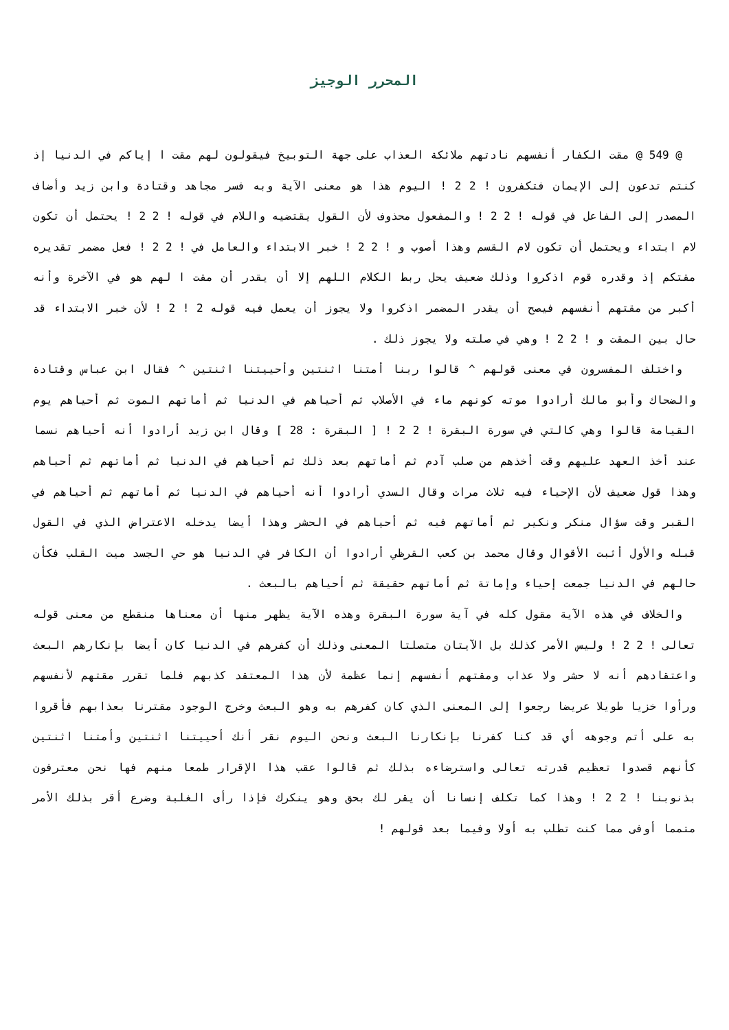المحرر الوجيز
@ 549 @ مقت الكفار أنفسهم نادتهم ملائكة العذاب على جهة التوبيخ فيقولون لهم مقت ا إياكم في الدنيا إذ كنتم تدعون إلى الإيمان فتكفرون ! 2 2 ! اليوم هذا هو معنى الآية وبه فسر مجاهد وقتادة وابن زيد وأضاف المصدر إلى الفاعل في قوله ! 2 2 ! والمفعول محذوف لأن القول يقتضيه واللام في قوله ! 2 2 ! يحتمل أن تكون لام ابتداء ويحتمل أن تكون لام القسم وهذا أصوب و ! 2 2 ! خبر الابتداء والعامل في ! 2 2 ! فعل مضمر تقديره مقتكم إذ وقدره قوم اذكروا وذلك ضعيف يحل ربط الكلام اللهم إلا أن يقدر أن مقت ا لهم هو في الآخرة وأنه أكبر من مقتهم أنفسهم فيصح أن يقدر المضمر اذكروا ولا يجوز أن يعمل فيه قوله 2 ! 2 ! لأن خبر الابتداء قد حال بين المقت و ! 2 2 ! وهي في صلته ولا يجوز ذلك .
واختلف المفسرون في معنى قولهم ^ قالوا ربنا أمتنا اثنتين وأحييتنا اثنتين ^ فقال ابن عباس وقتادة والضحاك وأبو مالك أرادوا موته كونهم ماء في الأصلاب ثم أحياهم في الدنيا ثم أماتهم الموت ثم أحياهم يوم القيامة قالوا وهي كالتي في سورة البقرة ! 2 2 ! [ البقرة : 28 ] وقال ابن زيد أرادوا أنه أحياهم نسما عند أخذ العهد عليهم وقت أخذهم من صلب آدم ثم أماتهم بعد ذلك ثم أحياهم في الدنيا ثم أماتهم ثم أحياهم وهذا قول ضعيف لأن الإحياء فيه ثلاث مرات وقال السدي أرادوا أنه أحياهم في الدنيا ثم أماتهم ثم أحياهم في القبر وقت سؤال منكر ونكير ثم أماتهم فيه ثم أحياهم في الحشر وهذا أيضا يدخله الاعتراض الذي في القول قبله والأول أثبت الأقوال وقال محمد بن كعب القرظي أرادوا أن الكافر في الدنيا هو حي الجسد ميت القلب فكأن حالهم في الدنيا جمعت إحياء وإماتة ثم أماتهم حقيقة ثم أحياهم بالبعث .
والخلاف في هذه الآية مقول كله في آية سورة البقرة وهذه الآية يظهر منها أن معناها منقطع من معنى قوله تعالى ! 2 2 ! وليس الأمر كذلك بل الآيتان متصلتا المعنى وذلك أن كفرهم في الدنيا كان أيضا بإنكارهم البعث واعتقادهم أنه لا حشر ولا عذاب ومقتهم أنفسهم إنما عظمة لأن هذا المعتقد كذبهم فلما تقرر مقتهم لأنفسهم ورأوا خزيا طويلا عريضا رجعوا إلى المعنى الذي كان كفرهم به وهو البعث وخرج الوجود مقترنا بعذابهم فأقروا به على أتم وجوهه أي قد كنا كفرنا بإنكارنا البعث ونحن اليوم نقر أنك أحييتنا اثنتين وأمتنا اثنتين كأنهم قصدوا تعظيم قدرته تعالى واسترضاءه بذلك ثم قالوا عقب هذا الإقرار طمعا منهم فها نحن معترفون بذنوبنا ! 2 2 ! وهذا كما تكلف إنسانا أن يقر لك بحق وهو ينكرك فإذا رأى الغلبة وضرع أقر بذلك الأمر متمما أوفى مما كنت تطلب به أولا وفيما بعد قولهم !